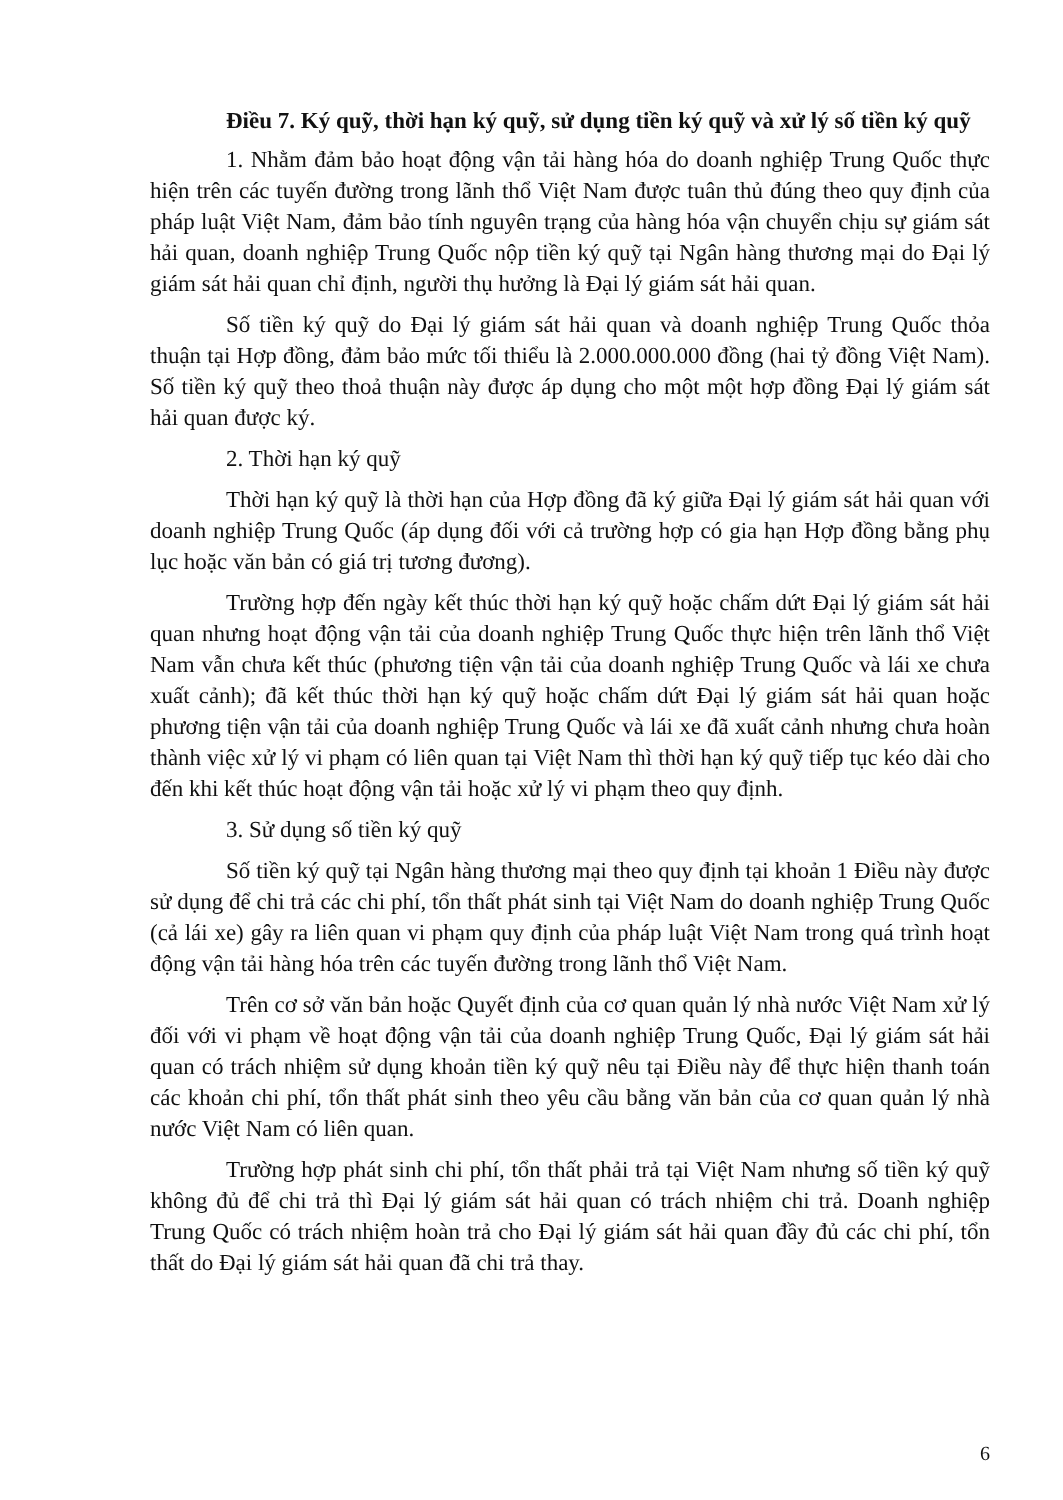Điều 7. Ký quỹ, thời hạn ký quỹ, sử dụng tiền ký quỹ và xử lý số tiền ký quỹ
1. Nhằm đảm bảo hoạt động vận tải hàng hóa do doanh nghiệp Trung Quốc thực hiện trên các tuyến đường trong lãnh thổ Việt Nam được tuân thủ đúng theo quy định của pháp luật Việt Nam, đảm bảo tính nguyên trạng của hàng hóa vận chuyển chịu sự giám sát hải quan, doanh nghiệp Trung Quốc nộp tiền ký quỹ tại Ngân hàng thương mại do Đại lý giám sát hải quan chỉ định, người thụ hưởng là Đại lý giám sát hải quan.
Số tiền ký quỹ do Đại lý giám sát hải quan và doanh nghiệp Trung Quốc thỏa thuận tại Hợp đồng, đảm bảo mức tối thiểu là 2.000.000.000 đồng (hai tỷ đồng Việt Nam). Số tiền ký quỹ theo thoả thuận này được áp dụng cho một một hợp đồng Đại lý giám sát hải quan được ký.
2. Thời hạn ký quỹ
Thời hạn ký quỹ là thời hạn của Hợp đồng đã ký giữa Đại lý giám sát hải quan với doanh nghiệp Trung Quốc (áp dụng đối với cả trường hợp có gia hạn Hợp đồng bằng phụ lục hoặc văn bản có giá trị tương đương).
Trường hợp đến ngày kết thúc thời hạn ký quỹ hoặc chấm dứt Đại lý giám sát hải quan nhưng hoạt động vận tải của doanh nghiệp Trung Quốc thực hiện trên lãnh thổ Việt Nam vẫn chưa kết thúc (phương tiện vận tải của doanh nghiệp Trung Quốc và lái xe chưa xuất cảnh); đã kết thúc thời hạn ký quỹ hoặc chấm dứt Đại lý giám sát hải quan hoặc phương tiện vận tải của doanh nghiệp Trung Quốc và lái xe đã xuất cảnh nhưng chưa hoàn thành việc xử lý vi phạm có liên quan tại Việt Nam thì thời hạn ký quỹ tiếp tục kéo dài cho đến khi kết thúc hoạt động vận tải hoặc xử lý vi phạm theo quy định.
3. Sử dụng số tiền ký quỹ
Số tiền ký quỹ tại Ngân hàng thương mại theo quy định tại khoản 1 Điều này được sử dụng để chi trả các chi phí, tổn thất phát sinh tại Việt Nam do doanh nghiệp Trung Quốc (cả lái xe) gây ra liên quan vi phạm quy định của pháp luật Việt Nam trong quá trình hoạt động vận tải hàng hóa trên các tuyến đường trong lãnh thổ Việt Nam.
Trên cơ sở văn bản hoặc Quyết định của cơ quan quản lý nhà nước Việt Nam xử lý đối với vi phạm về hoạt động vận tải của doanh nghiệp Trung Quốc, Đại lý giám sát hải quan có trách nhiệm sử dụng khoản tiền ký quỹ nêu tại Điều này để thực hiện thanh toán các khoản chi phí, tổn thất phát sinh theo yêu cầu bằng văn bản của cơ quan quản lý nhà nước Việt Nam có liên quan.
Trường hợp phát sinh chi phí, tổn thất phải trả tại Việt Nam nhưng số tiền ký quỹ không đủ để chi trả thì Đại lý giám sát hải quan có trách nhiệm chi trả. Doanh nghiệp Trung Quốc có trách nhiệm hoàn trả cho Đại lý giám sát hải quan đầy đủ các chi phí, tổn thất do Đại lý giám sát hải quan đã chi trả thay.
6